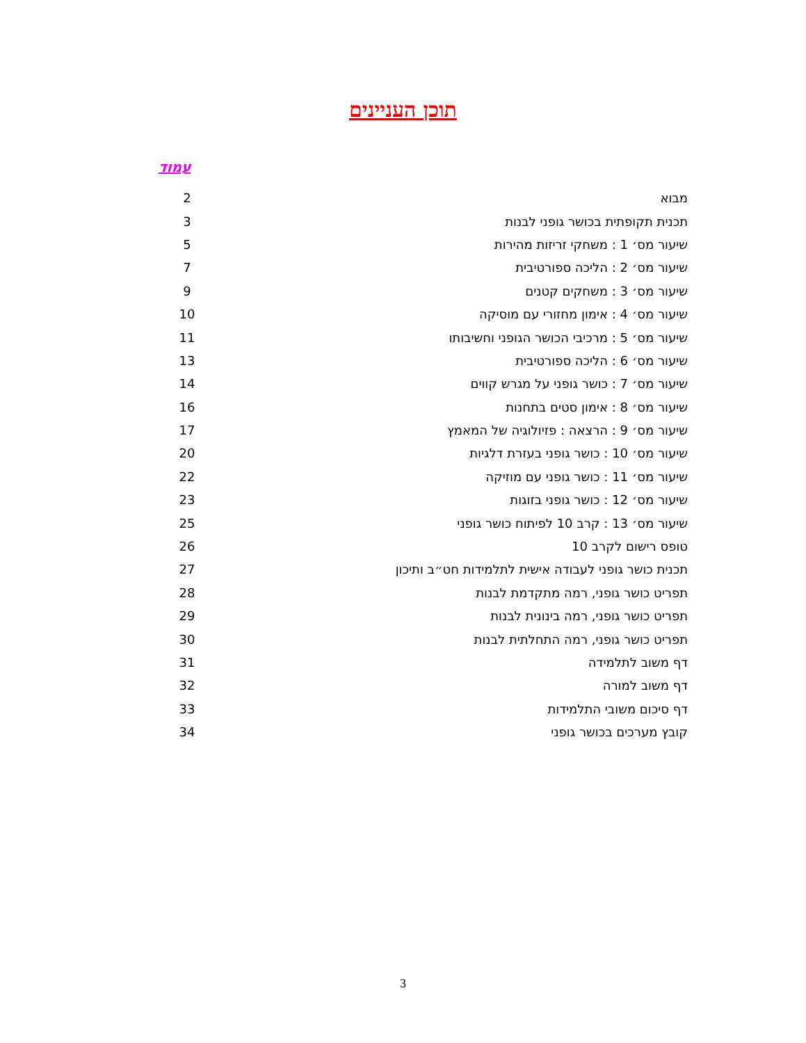תוכן העניינים
עמוד
| מבוא | 2 |
| תכנית תקופתית בכושר גופני לבנות | 3 |
| שיעור מס׳ 1 : משחקי זריזות מהירות | 5 |
| שיעור מס׳ 2 : הליכה ספורטיבית | 7 |
| שיעור מס׳ 3 : משחקים קטנים | 9 |
| שיעור מס׳ 4 : אימון מחזורי עם מוסיקה | 10 |
| שיעור מס׳ 5 : מרכיבי הכושר הגופני וחשיבותו | 11 |
| שיעור מס׳ 6 : הליכה ספורטיבית | 13 |
| שיעור מס׳ 7 : כושר גופני על מגרש קווים | 14 |
| שיעור מס׳ 8 : אימון סטים בתחנות | 16 |
| שיעור מס׳ 9 : הרצאה : פזיולוגיה של המאמץ | 17 |
| שיעור מס׳ 10 : כושר גופני בעזרת דלגיות | 20 |
| שיעור מס׳ 11 : כושר גופני עם מוזיקה | 22 |
| שיעור מס׳ 12 : כושר גופני בזוגות | 23 |
| שיעור מס׳ 13 : קרב 10 לפיתוח כושר גופני | 25 |
| טופס רישום לקרב 10 | 26 |
| תכנית כושר גופני לעבודה אישית לתלמידות חט״ב ותיכון | 27 |
| תפריט כושר גופני, רמה מתקדמת לבנות | 28 |
| תפריט כושר גופני, רמה בינונית לבנות | 29 |
| תפריט כושר גופני, רמה התחלתית לבנות | 30 |
| דף משוב לתלמידה | 31 |
| דף משוב למורה | 32 |
| דף סיכום משובי התלמידות | 33 |
| קובץ מערכים בכושר גופני | 34 |
3